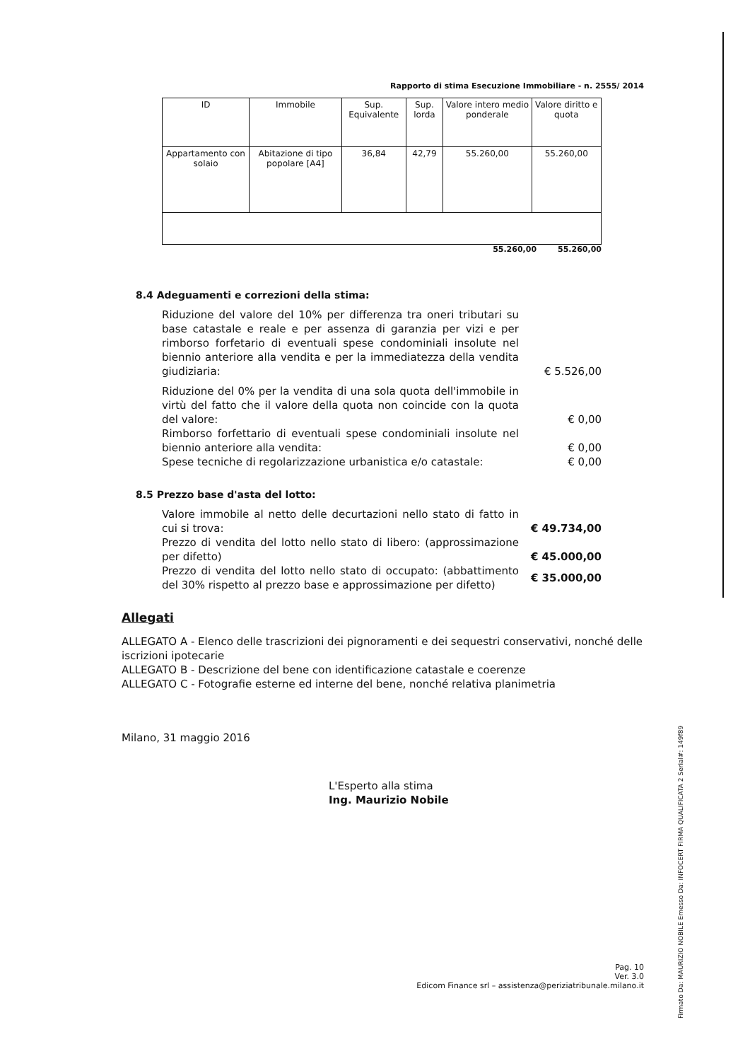Rapporto di stima Esecuzione Immobiliare - n. 2555/ 2014
| ID | Immobile | Sup. Equivalente | Sup. lorda | Valore intero medio ponderale | Valore diritto e quota |
| --- | --- | --- | --- | --- | --- |
| Appartamento con solaio | Abitazione di tipo popolare [A4] | 36,84 | 42,79 | 55.260,00 | 55.260,00 |
55.260,00 55.260,00
8.4 Adeguamenti e correzioni della stima:
Riduzione del valore del 10% per differenza tra oneri tributari su base catastale e reale e per assenza di garanzia per vizi e per rimborso forfetario di eventuali spese condominiali insolute nel biennio anteriore alla vendita e per la immediatezza della vendita giudiziaria:
€ 5.526,00
Riduzione del 0% per la vendita di una sola quota dell'immobile in virtù del fatto che il valore della quota non coincide con la quota del valore:
€ 0,00
Rimborso forfettario di eventuali spese condominiali insolute nel biennio anteriore alla vendita:
€ 0,00
Spese tecniche di regolarizzazione urbanistica e/o catastale:
€ 0,00
8.5 Prezzo base d'asta del lotto:
Valore immobile al netto delle decurtazioni nello stato di fatto in cui si trova:
€ 49.734,00
Prezzo di vendita del lotto nello stato di libero: (approssimazione per difetto)
€ 45.000,00
Prezzo di vendita del lotto nello stato di occupato: (abbattimento del 30% rispetto al prezzo base e approssimazione per difetto)
€ 35.000,00
Allegati
ALLEGATO A - Elenco delle trascrizioni dei pignoramenti e dei sequestri conservativi, nonché delle iscrizioni ipotecarie
ALLEGATO B - Descrizione del bene con identificazione catastale e coerenze
ALLEGATO C - Fotografie esterne ed interne del bene, nonché relativa planimetria
Milano, 31 maggio 2016
L'Esperto alla stima
Ing. Maurizio Nobile
Pag. 10
Ver. 3.0
Edicom Finance srl – assistenza@periziatribunale.milano.it
Firmato Da: MAURIZIO NOBILE Emesso Da: INFOCERT FIRMA QUALIFICATA 2 Serial#: 149f89